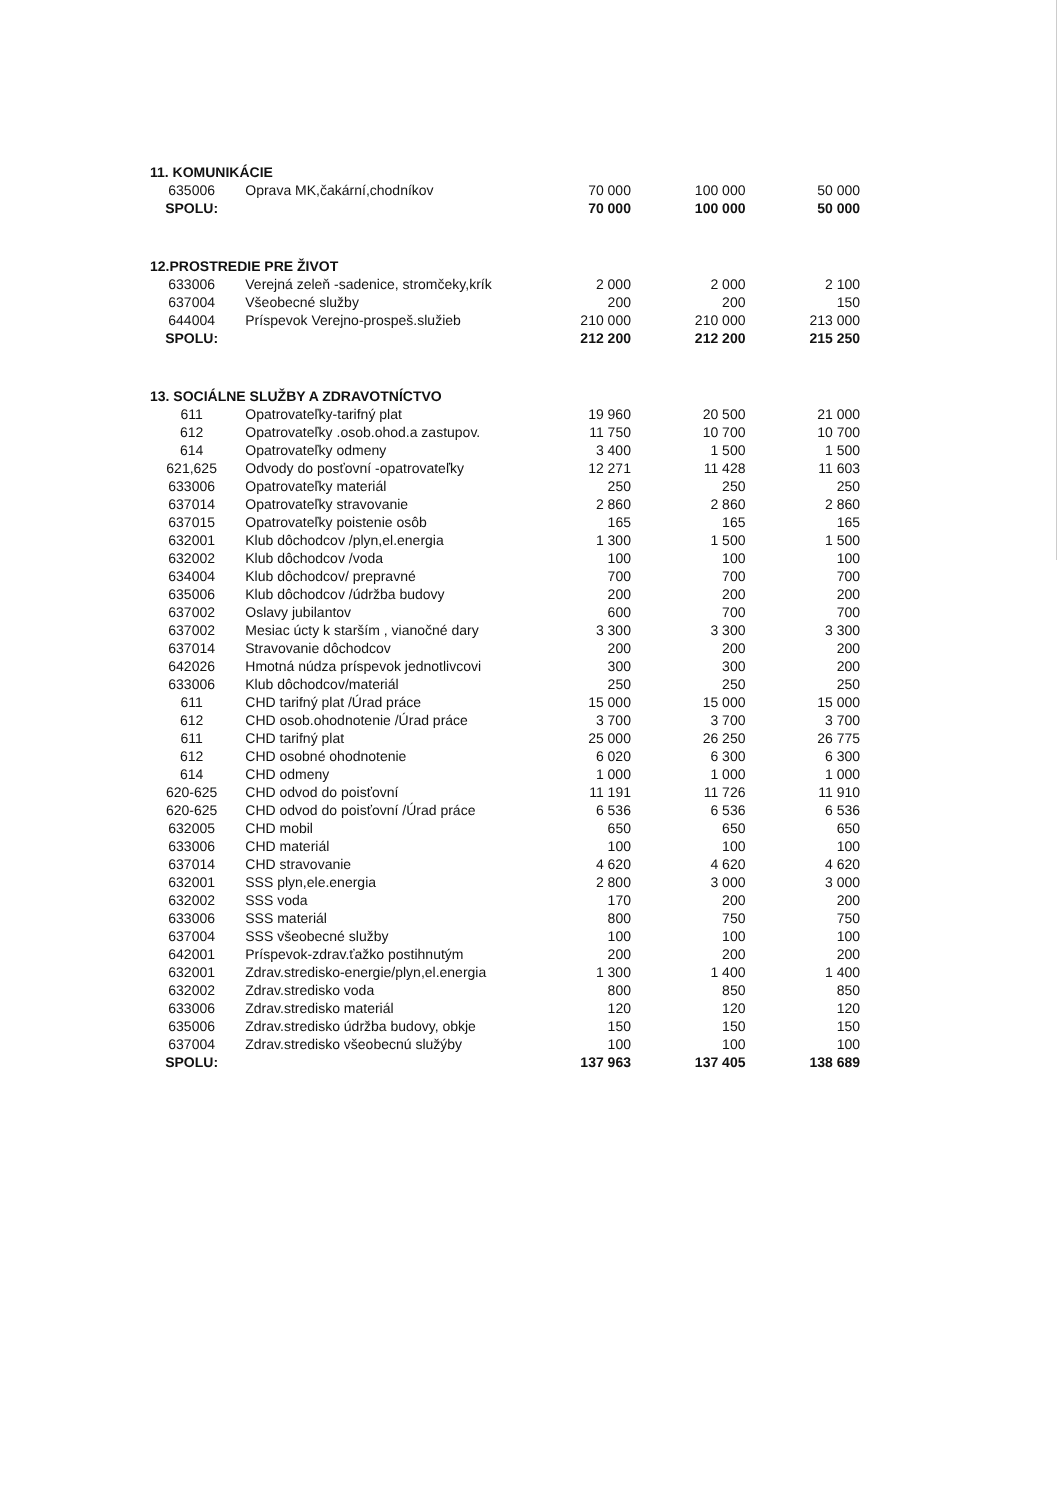| 11. KOMUNIKÁCIE | | | | |
| 635006 | Oprava MK,čakární,chodníkov | 70 000 | 100 000 | 50 000 |
| SPOLU: | | 70 000 | 100 000 | 50 000 |
| 12.PROSTREDIE PRE ŽIVOT | | | | |
| 633006 | Verejná zeleň -sadenice, stromčeky,krík | 2 000 | 2 000 | 2 100 |
| 637004 | Všeobecné služby | 200 | 200 | 150 |
| 644004 | Príspevok Verejno-prospeš.služieb | 210 000 | 210 000 | 213 000 |
| SPOLU: | | 212 200 | 212 200 | 215 250 |
| 13. SOCIÁLNE SLUŽBY A ZDRAVOTNÍCTVO | | | | |
| 611 | Opatrovateľky-tarifný plat | 19 960 | 20 500 | 21 000 |
| 612 | Opatrovateľky .osob.ohod.a zastupov. | 11 750 | 10 700 | 10 700 |
| 614 | Opatrovateľky odmeny | 3 400 | 1 500 | 1 500 |
| 621,625 | Odvody do posťovní -opatrovateľky | 12 271 | 11 428 | 11 603 |
| 633006 | Opatrovateľky materiál | 250 | 250 | 250 |
| 637014 | Opatrovateľky stravovanie | 2 860 | 2 860 | 2 860 |
| 637015 | Opatrovateľky poistenie osôb | 165 | 165 | 165 |
| 632001 | Klub dôchodcov /plyn,el.energia | 1 300 | 1 500 | 1 500 |
| 632002 | Klub dôchodcov /voda | 100 | 100 | 100 |
| 634004 | Klub dôchodcov/ prepravné | 700 | 700 | 700 |
| 635006 | Klub dôchodcov /údržba budovy | 200 | 200 | 200 |
| 637002 | Oslavy jubilantov | 600 | 700 | 700 |
| 637002 | Mesiac úcty k starším , vianočné dary | 3 300 | 3 300 | 3 300 |
| 637014 | Stravovanie dôchodcov | 200 | 200 | 200 |
| 642026 | Hmotná núdza príspevok jednotlivcovi | 300 | 300 | 200 |
| 633006 | Klub dôchodcov/materiál | 250 | 250 | 250 |
| 611 | CHD tarifný plat /Úrad práce | 15 000 | 15 000 | 15 000 |
| 612 | CHD osob.ohodnotenie /Úrad práce | 3 700 | 3 700 | 3 700 |
| 611 | CHD tarifný plat | 25 000 | 26 250 | 26 775 |
| 612 | CHD osobné ohodnotenie | 6 020 | 6 300 | 6 300 |
| 614 | CHD odmeny | 1 000 | 1 000 | 1 000 |
| 620-625 | CHD odvod do poisťovní | 11 191 | 11 726 | 11 910 |
| 620-625 | CHD odvod do poisťovní /Úrad práce | 6 536 | 6 536 | 6 536 |
| 632005 | CHD mobil | 650 | 650 | 650 |
| 633006 | CHD materiál | 100 | 100 | 100 |
| 637014 | CHD stravovanie | 4 620 | 4 620 | 4 620 |
| 632001 | SSS plyn,ele.energia | 2 800 | 3 000 | 3 000 |
| 632002 | SSS voda | 170 | 200 | 200 |
| 633006 | SSS materiál | 800 | 750 | 750 |
| 637004 | SSS všeobecné služby | 100 | 100 | 100 |
| 642001 | Príspevok-zdrav.ťažko postihnutým | 200 | 200 | 200 |
| 632001 | Zdrav.stredisko-energie/plyn,el.energia | 1 300 | 1 400 | 1 400 |
| 632002 | Zdrav.stredisko voda | 800 | 850 | 850 |
| 633006 | Zdrav.stredisko materiál | 120 | 120 | 120 |
| 635006 | Zdrav.stredisko údržba budovy, obkje | 150 | 150 | 150 |
| 637004 | Zdrav.stredisko všeobecnú služýby | 100 | 100 | 100 |
| SPOLU: | | 137 963 | 137 405 | 138 689 |